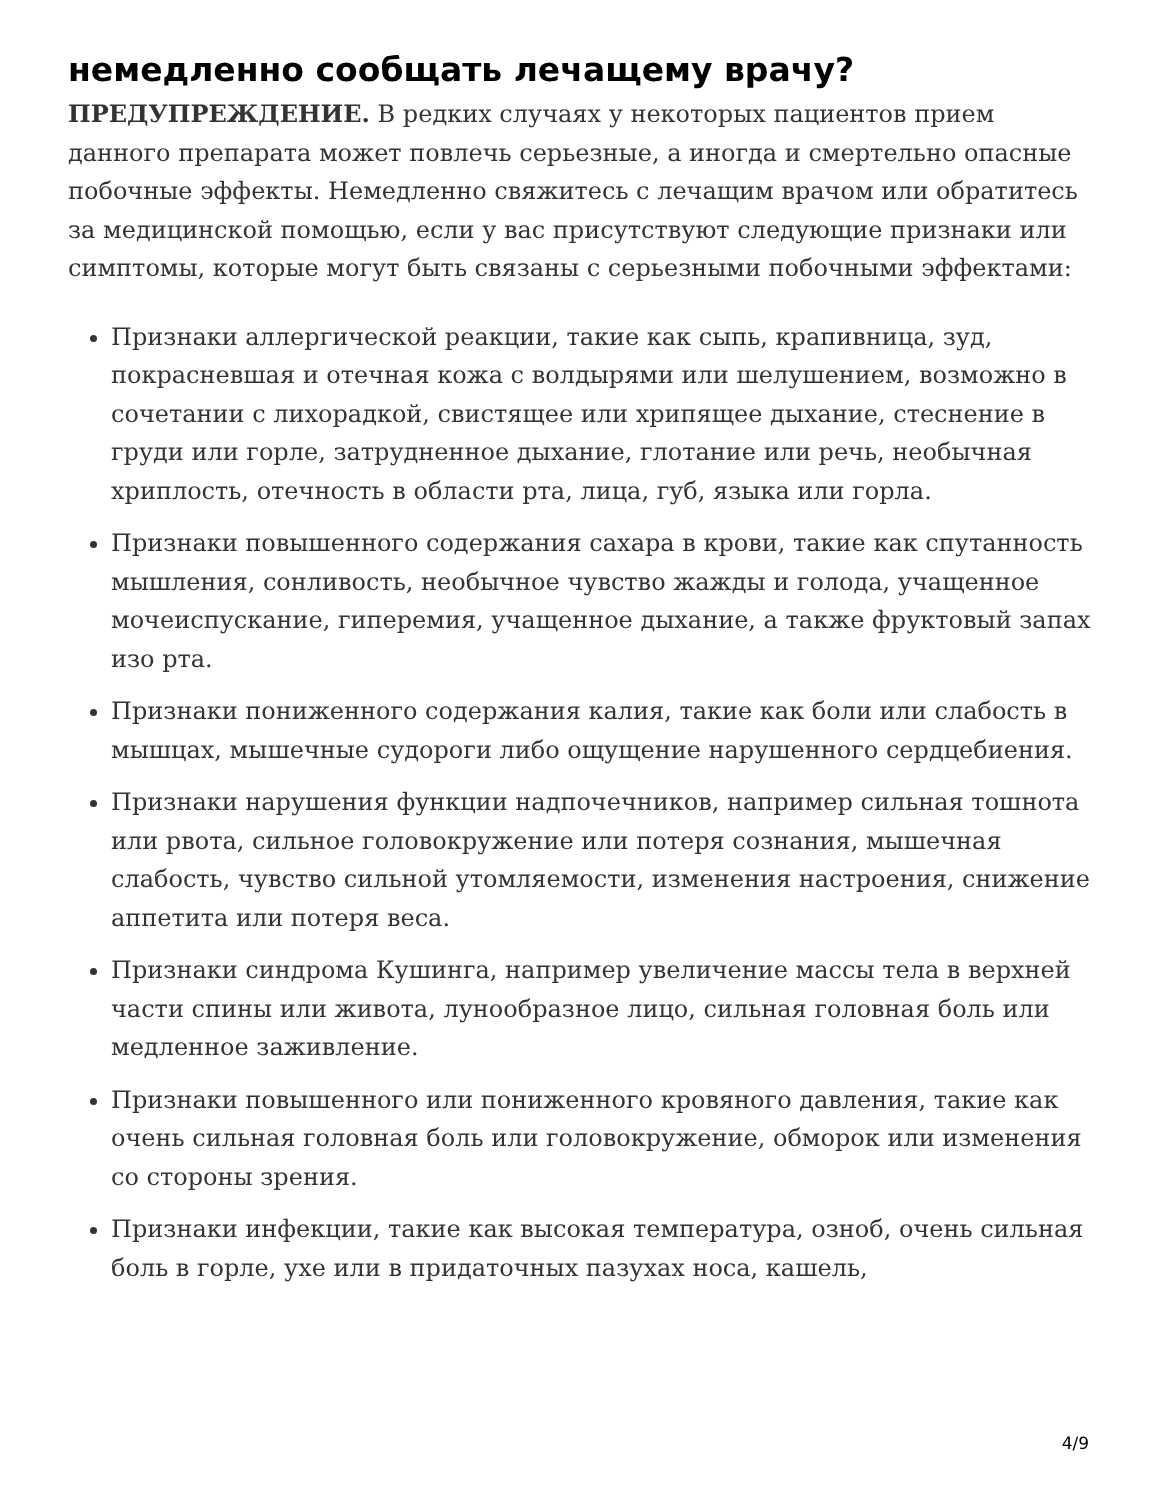немедленно сообщать лечащему врачу?
ПРЕДУПРЕЖДЕНИЕ. В редких случаях у некоторых пациентов прием данного препарата может повлечь серьезные, а иногда и смертельно опасные побочные эффекты. Немедленно свяжитесь с лечащим врачом или обратитесь за медицинской помощью, если у вас присутствуют следующие признаки или симптомы, которые могут быть связаны с серьезными побочными эффектами:
Признаки аллергической реакции, такие как сыпь, крапивница, зуд, покрасневшая и отечная кожа с волдырями или шелушением, возможно в сочетании с лихорадкой, свистящее или хрипящее дыхание, стеснение в груди или горле, затрудненное дыхание, глотание или речь, необычная хриплость, отечность в области рта, лица, губ, языка или горла.
Признаки повышенного содержания сахара в крови, такие как спутанность мышления, сонливость, необычное чувство жажды и голода, учащенное мочеиспускание, гиперемия, учащенное дыхание, а также фруктовый запах изо рта.
Признаки пониженного содержания калия, такие как боли или слабость в мышцах, мышечные судороги либо ощущение нарушенного сердцебиения.
Признаки нарушения функции надпочечников, например сильная тошнота или рвота, сильное головокружение или потеря сознания, мышечная слабость, чувство сильной утомляемости, изменения настроения, снижение аппетита или потеря веса.
Признаки синдрома Кушинга, например увеличение массы тела в верхней части спины или живота, лунообразное лицо, сильная головная боль или медленное заживление.
Признаки повышенного или пониженного кровяного давления, такие как очень сильная головная боль или головокружение, обморок или изменения со стороны зрения.
Признаки инфекции, такие как высокая температура, озноб, очень сильная боль в горле, ухе или в придаточных пазухах носа, кашель,
4/9